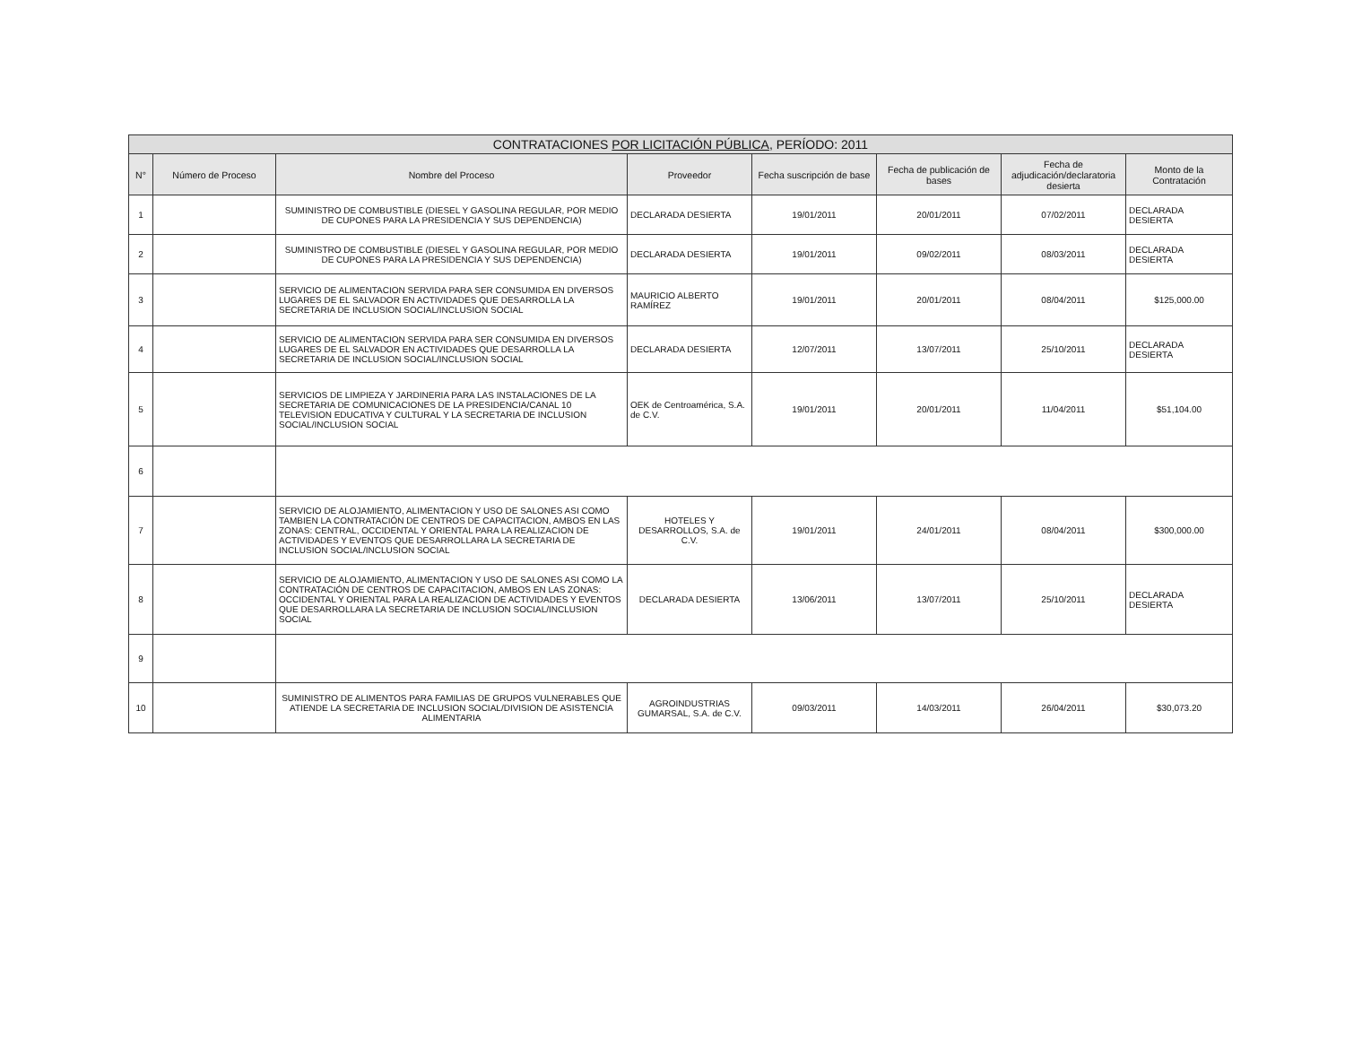| CONTRATACIONES POR LICITACIÓN PÚBLICA , PERÍODO: 2011 | | | | | | | |
| --- | --- | --- | --- | --- | --- | --- | --- |
| N° | Número de Proceso | Nombre del Proceso | Proveedor | Fecha suscripción de base | Fecha de publicación de bases | Fecha de adjudicación/declaratoria desierta | Monto de la Contratación |
| 1 | | SUMINISTRO DE COMBUSTIBLE (DIESEL Y GASOLINA REGULAR, POR MEDIO DE CUPONES PARA LA PRESIDENCIA Y SUS DEPENDENCIA) | DECLARADA DESIERTA | 19/01/2011 | 20/01/2011 | 07/02/2011 | DECLARADA DESIERTA |
| 2 | | SUMINISTRO DE COMBUSTIBLE (DIESEL Y GASOLINA REGULAR, POR MEDIO DE CUPONES PARA LA PRESIDENCIA Y SUS DEPENDENCIA) | DECLARADA DESIERTA | 19/01/2011 | 09/02/2011 | 08/03/2011 | DECLARADA DESIERTA |
| 3 | | SERVICIO DE ALIMENTACION SERVIDA PARA SER CONSUMIDA EN DIVERSOS LUGARES DE EL SALVADOR EN ACTIVIDADES QUE DESARROLLA LA SECRETARIA DE INCLUSION SOCIAL/INCLUSION SOCIAL | MAURICIO ALBERTO RAMÍREZ | 19/01/2011 | 20/01/2011 | 08/04/2011 | $125,000.00 |
| 4 | | SERVICIO DE ALIMENTACION SERVIDA PARA SER CONSUMIDA EN DIVERSOS LUGARES DE EL SALVADOR EN ACTIVIDADES QUE DESARROLLA LA SECRETARIA DE INCLUSION SOCIAL/INCLUSION SOCIAL | DECLARADA DESIERTA | 12/07/2011 | 13/07/2011 | 25/10/2011 | DECLARADA DESIERTA |
| 5 | | SERVICIOS DE LIMPIEZA Y JARDINERIA PARA LAS INSTALACIONES DE LA SECRETARIA DE COMUNICACIONES DE LA PRESIDENCIA/CANAL 10 TELEVISION EDUCATIVA Y CULTURAL Y LA SECRETARIA DE INCLUSION SOCIAL/INCLUSION SOCIAL | OEK de Centroamérica, S.A. de C.V. | 19/01/2011 | 20/01/2011 | 11/04/2011 | $51,104.00 |
| 6 | | | | | | | |
| 7 | | SERVICIO DE ALOJAMIENTO, ALIMENTACION Y USO DE SALONES ASI COMO TAMBIEN LA CONTRATACIÓN DE CENTROS DE CAPACITACION, AMBOS EN LAS ZONAS: CENTRAL, OCCIDENTAL Y ORIENTAL PARA LA REALIZACION DE ACTIVIDADES Y EVENTOS QUE DESARROLLARA LA SECRETARIA DE INCLUSION SOCIAL/INCLUSION SOCIAL | HOTELES Y DESARROLLOS, S.A. de C.V. | 19/01/2011 | 24/01/2011 | 08/04/2011 | $300,000.00 |
| 8 | | SERVICIO DE ALOJAMIENTO, ALIMENTACION Y USO DE SALONES ASI COMO LA CONTRATACIÓN DE CENTROS DE CAPACITACION, AMBOS EN LAS ZONAS: OCCIDENTAL Y ORIENTAL PARA LA REALIZACION DE ACTIVIDADES Y EVENTOS QUE DESARROLLARA LA SECRETARIA DE INCLUSION SOCIAL/INCLUSION SOCIAL | DECLARADA DESIERTA | 13/06/2011 | 13/07/2011 | 25/10/2011 | DECLARADA DESIERTA |
| 9 | | | | | | | |
| 10 | | SUMINISTRO DE ALIMENTOS PARA FAMILIAS DE GRUPOS VULNERABLES QUE ATIENDE LA SECRETARIA DE INCLUSION SOCIAL/DIVISION DE ASISTENCIA ALIMENTARIA | AGROINDUSTRIAS GUMARSAL, S.A. de C.V. | 09/03/2011 | 14/03/2011 | 26/04/2011 | $30,073.20 |